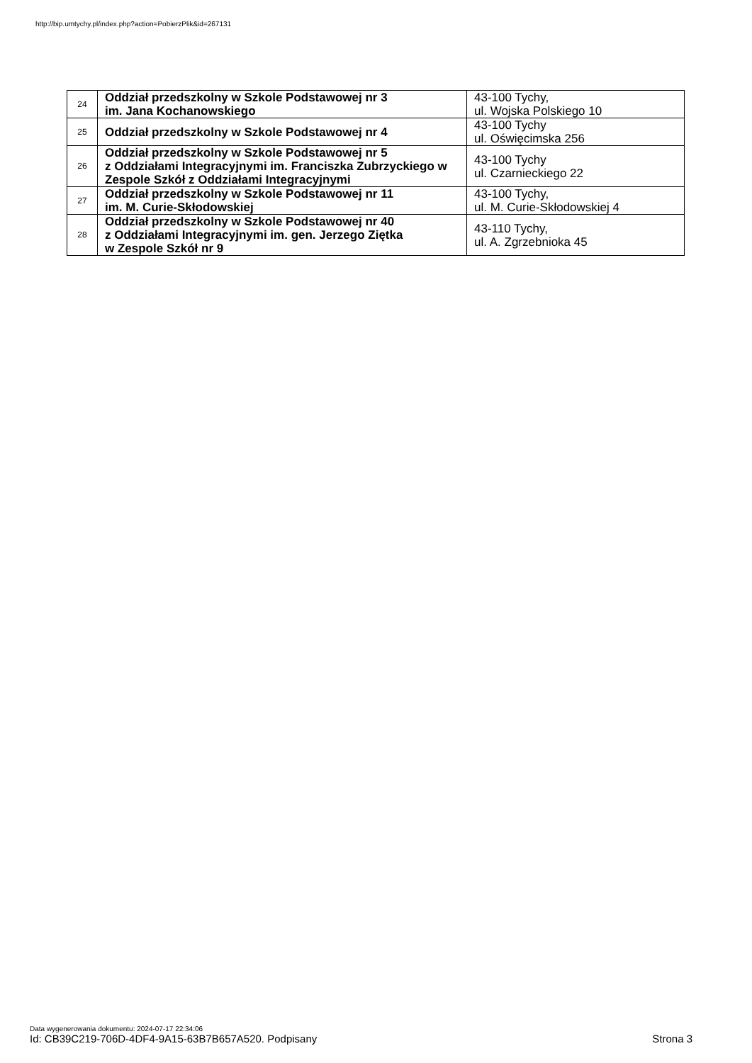http://bip.umtychy.pl/index.php?action=PobierzPlik&id=267131
| 24 | Oddział przedszkolny w Szkole Podstawowej nr 3 im. Jana Kochanowskiego | 43-100 Tychy, ul. Wojska Polskiego 10 |
| 25 | Oddział przedszkolny w Szkole Podstawowej nr 4 | 43-100 Tychy ul. Oświęcimska 256 |
| 26 | Oddział przedszkolny w Szkole Podstawowej nr 5 z Oddziałami Integracyjnymi im. Franciszka Zubrzyckiego w Zespole Szkół z Oddziałami Integracyjnymi | 43-100 Tychy ul. Czarnieckiego 22 |
| 27 | Oddział przedszkolny w Szkole Podstawowej nr 11 im. M. Curie-Skłodowskiej | 43-100 Tychy, ul. M. Curie-Skłodowskiej 4 |
| 28 | Oddział przedszkolny w Szkole Podstawowej nr 40 z Oddziałami Integracyjnymi im. gen. Jerzego Ziętka w Zespole Szkół nr 9 | 43-110 Tychy, ul. A. Zgrzebnioka 45 |
Data wygenerowania dokumentu: 2024-07-17 22:34:06
Id: CB39C219-706D-4DF4-9A15-63B7B657A520. Podpisany
Strona 3